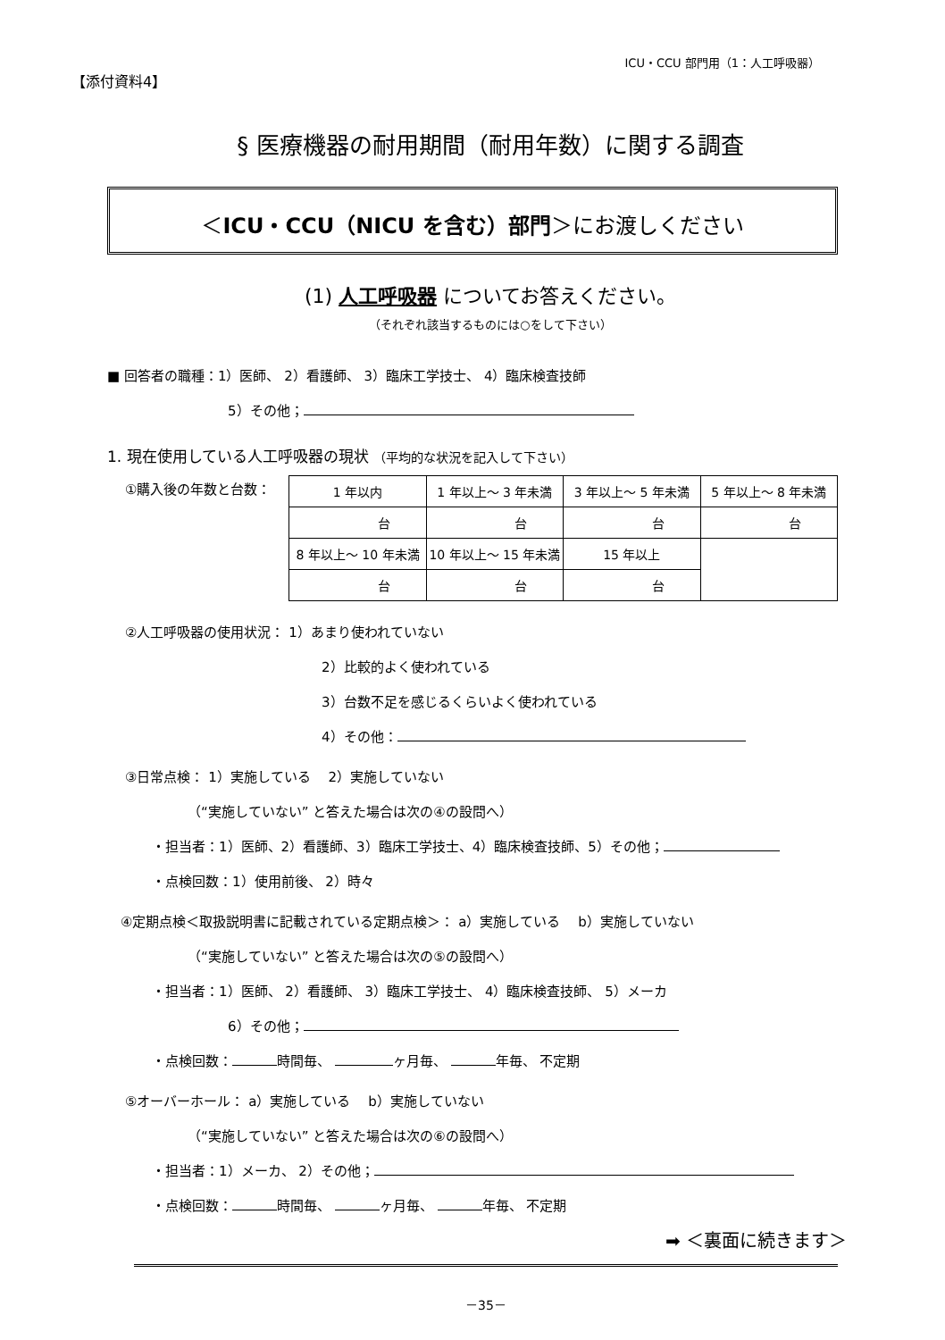【添付資料4】
ICU・CCU 部門用（1：人工呼吸器）
§ 医療機器の耐用期間（耐用年数）に関する調査
＜ICU・CCU（NICU を含む）部門＞にお渡しください
(1) 人工呼吸器 についてお答えください。
（それぞれ該当するものには○をして下さい）
■ 回答者の職種：1）医師、 2）看護師、 3）臨床工学技士、 4）臨床検査技師
5）その他；
1. 現在使用している人工呼吸器の現状 （平均的な状況を記入して下さい）
①購入後の年数と台数：
| 1 年以内 | 1 年以上～ 3 年未満 | 3 年以上～ 5 年未満 | 5 年以上～ 8 年未満 |
| 台 | 台 | 台 | 台 |
| 8 年以上～ 10 年未満 | 10 年以上～ 15 年未満 | 15 年以上 | |
| 台 | 台 | 台 | |
②人工呼吸器の使用状況： 1）あまり使われていない
2）比較的よく使われている
3）台数不足を感じるくらいよく使われている
4）その他：
③日常点検： 1）実施している　 2）実施していない
（“実施していない” と答えた場合は次の④の設問へ）
・担当者：1）医師、2）看護師、3）臨床工学技士、4）臨床検査技師、5）その他；
・点検回数：1）使用前後、 2）時々
④定期点検＜取扱説明書に記載されている定期点検＞： a）実施している　 b）実施していない
（“実施していない” と答えた場合は次の⑤の設問へ）
・担当者：1）医師、 2）看護師、 3）臨床工学技士、 4）臨床検査技師、 5）メーカ
6）その他；
・点検回数： 時間毎、 ヶ月毎、 年毎、 不定期
⑤オーバーホール： a）実施している　 b）実施していない
（“実施していない” と答えた場合は次の⑥の設問へ）
・担当者：1）メーカ、 2）その他；
・点検回数： 時間毎、 ヶ月毎、 年毎、 不定期
➡ ＜裏面に続きます＞
－35－